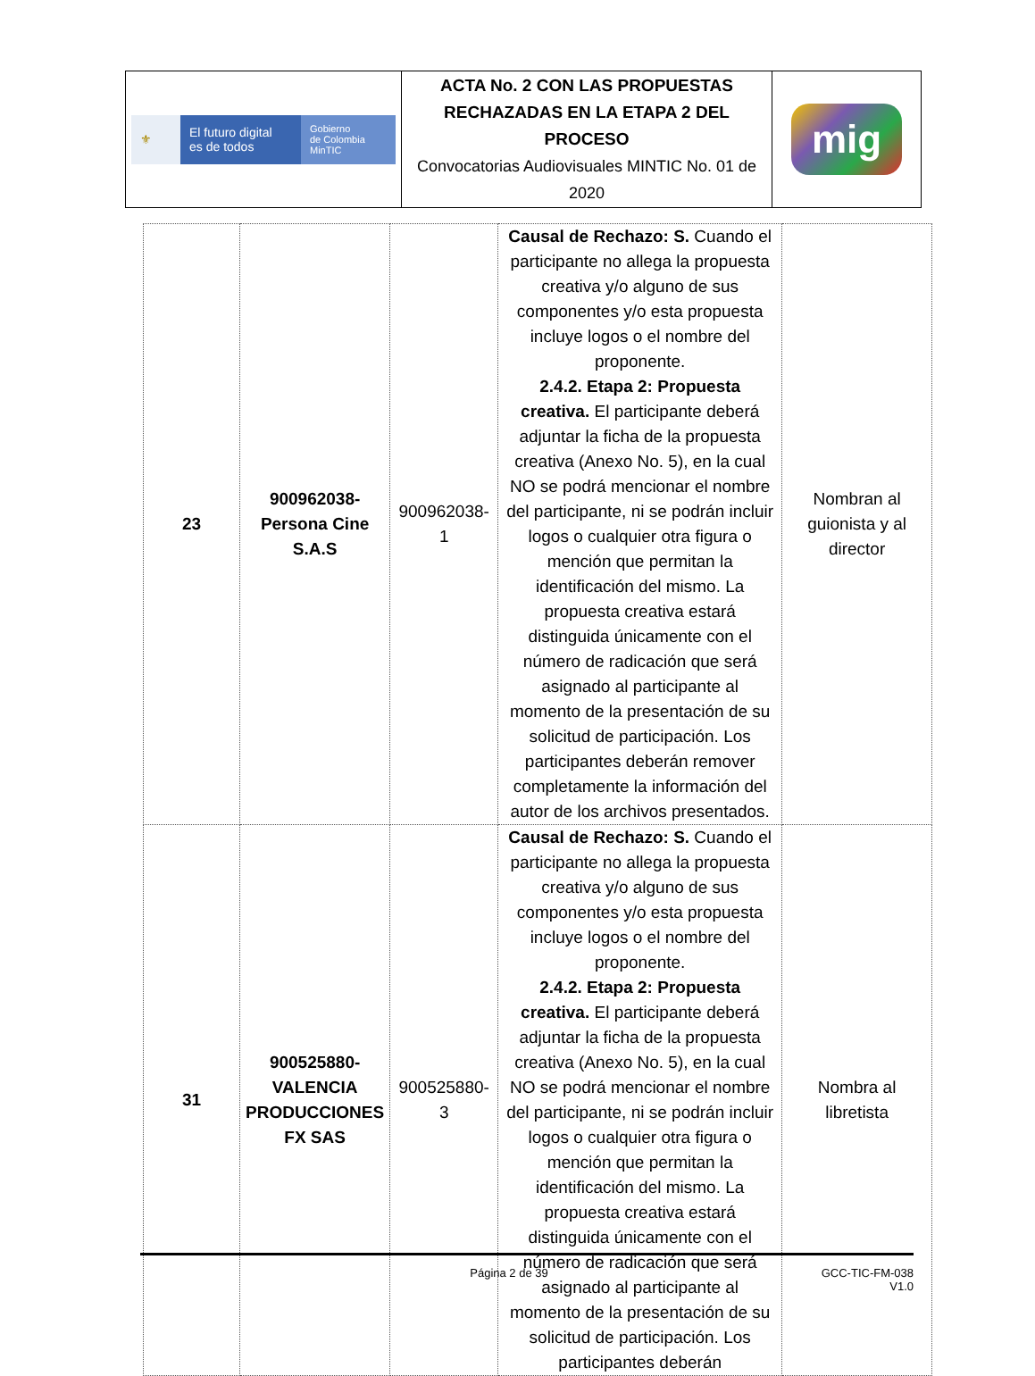| ⚜ El futuro digital es de todos Gobierno de Colombia MinTIC | ACTA No. 2 CON LAS PROPUESTAS RECHAZADAS EN LA ETAPA 2 DEL PROCESO Convocatorias Audiovisuales MINTIC No. 01 de 2020 | mig |
| 23 | 900962038- Persona Cine S.A.S | 900962038-1 | Causal de Rechazo: S. Cuando el participante no allega la propuesta creativa y/o alguno de sus componentes y/o esta propuesta incluye logos o el nombre del proponente. 2.4.2. Etapa 2: Propuesta creativa. El participante deberá adjuntar la ficha de la propuesta creativa (Anexo No. 5), en la cual NO se podrá mencionar el nombre del participante, ni se podrán incluir logos o cualquier otra figura o mención que permitan la identificación del mismo. La propuesta creativa estará distinguida únicamente con el número de radicación que será asignado al participante al momento de la presentación de su solicitud de participación. Los participantes deberán remover completamente la información del autor de los archivos presentados. | Nombran al guionista y al director |
| 31 | 900525880- VALENCIA PRODUCCIONES FX SAS | 900525880-3 | Causal de Rechazo: S. Cuando el participante no allega la propuesta creativa y/o alguno de sus componentes y/o esta propuesta incluye logos o el nombre del proponente. 2.4.2. Etapa 2: Propuesta creativa. El participante deberá adjuntar la ficha de la propuesta creativa (Anexo No. 5), en la cual NO se podrá mencionar el nombre del participante, ni se podrán incluir logos o cualquier otra figura o mención que permitan la identificación del mismo. La propuesta creativa estará distinguida únicamente con el número de radicación que será asignado al participante al momento de la presentación de su solicitud de participación. Los participantes deberán | Nombra al libretista |
Página 2 de 39 GCC-TIC-FM-038
V1.0